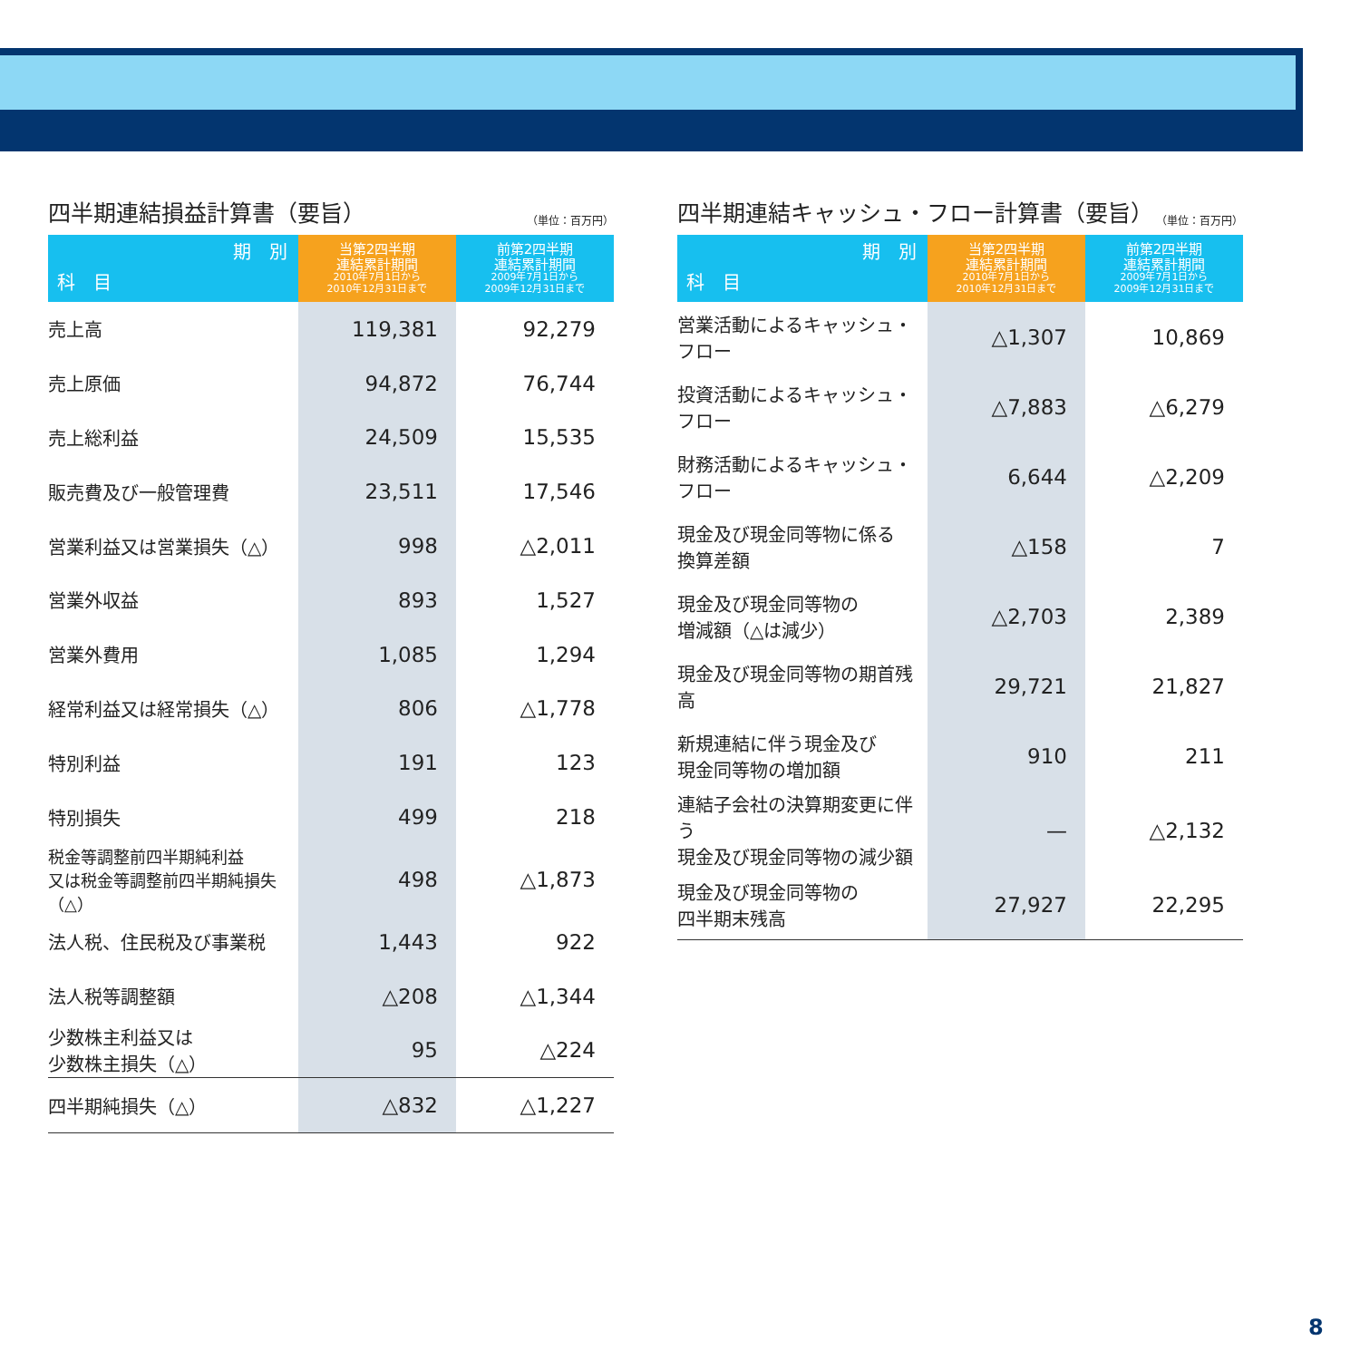四半期連結損益計算書（要旨） （単位：百万円）
| 期 別 科 目 | 当第2四半期 連結累計期間 2010年7月1日から 2010年12月31日まで | 前第2四半期 連結累計期間 2009年7月1日から 2009年12月31日まで |
| --- | --- | --- |
| 売上高 | 119,381 | 92,279 |
| 売上原価 | 94,872 | 76,744 |
| 売上総利益 | 24,509 | 15,535 |
| 販売費及び一般管理費 | 23,511 | 17,546 |
| 営業利益又は営業損失（△） | 998 | △2,011 |
| 営業外収益 | 893 | 1,527 |
| 営業外費用 | 1,085 | 1,294 |
| 経常利益又は経常損失（△） | 806 | △1,778 |
| 特別利益 | 191 | 123 |
| 特別損失 | 499 | 218 |
| 税金等調整前四半期純利益 又は税金等調整前四半期純損失（△） | 498 | △1,873 |
| 法人税、住民税及び事業税 | 1,443 | 922 |
| 法人税等調整額 | △208 | △1,344 |
| 少数株主利益又は 少数株主損失（△） | 95 | △224 |
| 四半期純損失（△） | △832 | △1,227 |
四半期連結キャッシュ・フロー計算書（要旨） （単位：百万円）
| 期 別 科 目 | 当第2四半期 連結累計期間 2010年7月1日から 2010年12月31日まで | 前第2四半期 連結累計期間 2009年7月1日から 2009年12月31日まで |
| --- | --- | --- |
| 営業活動によるキャッシュ・フロー | △1,307 | 10,869 |
| 投資活動によるキャッシュ・フロー | △7,883 | △6,279 |
| 財務活動によるキャッシュ・フロー | 6,644 | △2,209 |
| 現金及び現金同等物に係る 換算差額 | △158 | 7 |
| 現金及び現金同等物の 増減額（△は減少） | △2,703 | 2,389 |
| 現金及び現金同等物の期首残高 | 29,721 | 21,827 |
| 新規連結に伴う現金及び 現金同等物の増加額 | 910 | 211 |
| 連結子会社の決算期変更に伴う 現金及び現金同等物の減少額 | — | △2,132 |
| 現金及び現金同等物の 四半期末残高 | 27,927 | 22,295 |
8